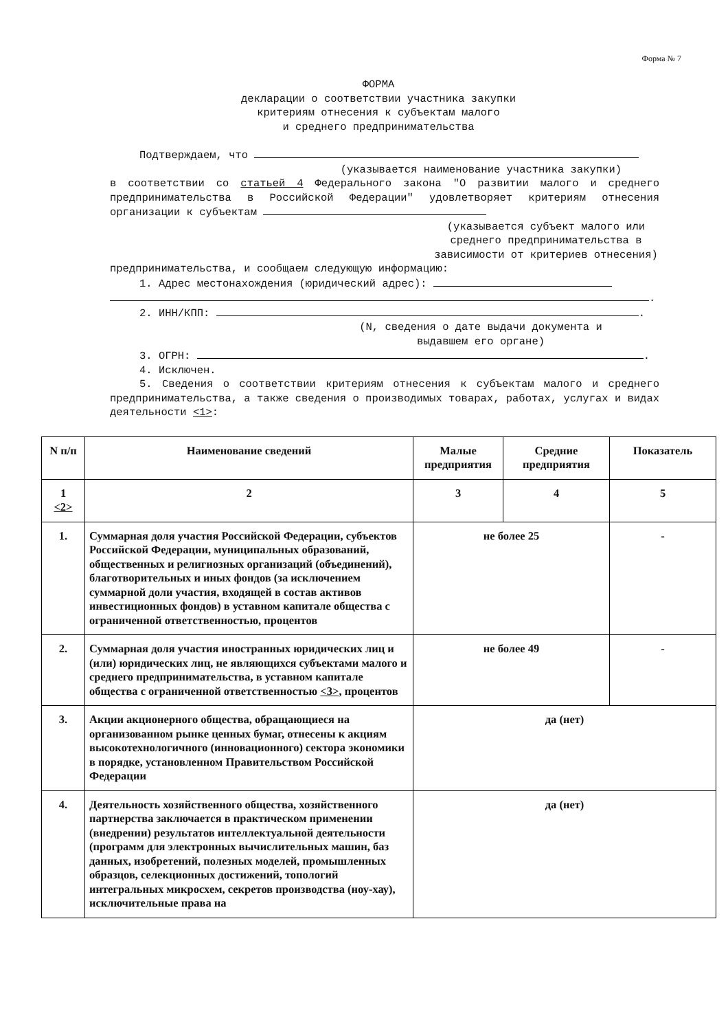Форма № 7
ФОРМА
декларации о соответствии участника закупки
критериям отнесения к субъектам малого
и среднего предпринимательства
Подтверждаем, что
(указывается наименование участника закупки)
в соответствии со статьей 4 Федерального закона "О развитии малого и среднего предпринимательства в Российской Федерации" удовлетворяет критериям отнесения организации к субъектам
(указывается субъект малого или среднего предпринимательства в зависимости от критериев отнесения)
предпринимательства, и сообщаем следующую информацию:
1. Адрес местонахождения (юридический адрес):
.
2. ИНН/КПП: .
(N, сведения о дате выдачи документа и выдавшем его органе)
3. ОГРН: .
4. Исключен.
5. Сведения о соответствии критериям отнесения к субъектам малого и среднего предпринимательства, а также сведения о производимых товарах, работах, услугах и видах деятельности <1>:
| N п/п | Наименование сведений | Малые предприятия | Средние предприятия | Показатель |
| --- | --- | --- | --- | --- |
| 1 <2> | 2 | 3 | 4 | 5 |
| 1. | Суммарная доля участия Российской Федерации, субъектов Российской Федерации, муниципальных образований, общественных и религиозных организаций (объединений), благотворительных и иных фондов (за исключением суммарной доли участия, входящей в состав активов инвестиционных фондов) в уставном капитале общества с ограниченной ответственностью, процентов | не более 25 | | - |
| 2. | Суммарная доля участия иностранных юридических лиц и (или) юридических лиц, не являющихся субъектами малого и среднего предпринимательства, в уставном капитале общества с ограниченной ответственностью <3> , процентов | не более 49 | | - |
| 3. | Акции акционерного общества, обращающиеся на организованном рынке ценных бумаг, отнесены к акциям высокотехнологичного (инновационного) сектора экономики в порядке, установленном Правительством Российской Федерации | да (нет) | | |
| 4. | Деятельность хозяйственного общества, хозяйственного партнерства заключается в практическом применении (внедрении) результатов интеллектуальной деятельности (программ для электронных вычислительных машин, баз данных, изобретений, полезных моделей, промышленных образцов, селекционных достижений, топологий интегральных микросхем, секретов производства (ноу-хау), исключительные права на | да (нет) | | |